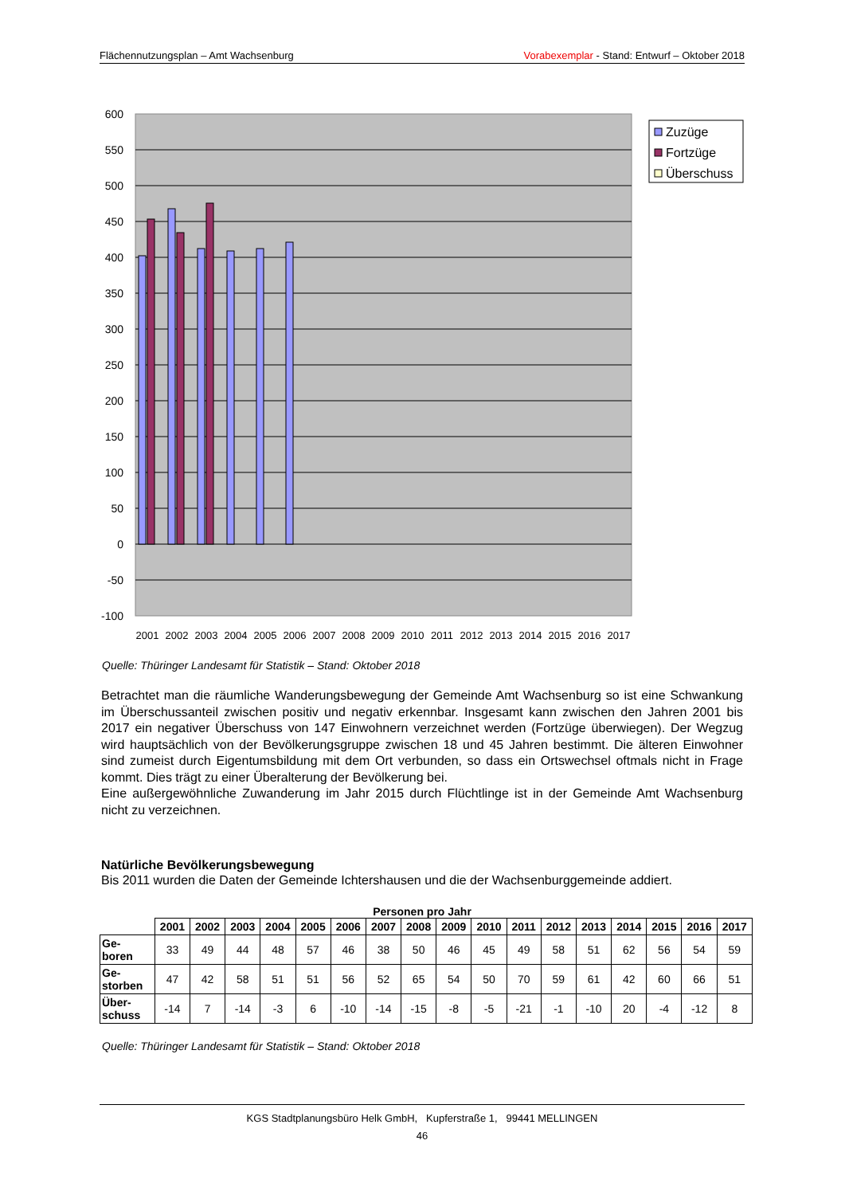Flächennutzungsplan – Amt Wachsenburg Vorabexemplar - Stand: Entwurf – Oktober 2018
600
550
500
450
400
350
300
250
200
150
100
50
0
-50
-100
2001
2002
2003
2004
2005
2006
2007
2008
2009
2010
2011
2012
2013
2014
2015
2016
2017
Zuzüge
Fortzüge
Überschuss
Quelle: Thüringer Landesamt für Statistik – Stand: Oktober 2018
Betrachtet man die räumliche Wanderungsbewegung der Gemeinde Amt Wachsenburg so ist eine Schwankung im Überschussanteil zwischen positiv und negativ erkennbar. Insgesamt kann zwischen den Jahren 2001 bis 2017 ein negativer Überschuss von 147 Einwohnern verzeichnet werden (Fortzüge überwiegen). Der Wegzug wird hauptsächlich von der Bevölkerungsgruppe zwischen 18 und 45 Jahren bestimmt. Die älteren Einwohner sind zumeist durch Eigentumsbildung mit dem Ort verbunden, so dass ein Ortswechsel oftmals nicht in Frage kommt. Dies trägt zu einer Überalterung der Bevölkerung bei.
Eine außergewöhnliche Zuwanderung im Jahr 2015 durch Flüchtlinge ist in der Gemeinde Amt Wachsenburg nicht zu verzeichnen.
Natürliche Bevölkerungsbewegung
Bis 2011 wurden die Daten der Gemeinde Ichtershausen und die der Wachsenburggemeinde addiert.
Personen pro Jahr
| | 2001 | 2002 | 2003 | 2004 | 2005 | 2006 | 2007 | 2008 | 2009 | 2010 | 2011 | 2012 | 2013 | 2014 | 2015 | 2016 | 2017 |
| --- | --- | --- | --- | --- | --- | --- | --- | --- | --- | --- | --- | --- | --- | --- | --- | --- | --- |
| Ge- boren | 33 | 49 | 44 | 48 | 57 | 46 | 38 | 50 | 46 | 45 | 49 | 58 | 51 | 62 | 56 | 54 | 59 |
| Ge- storben | 47 | 42 | 58 | 51 | 51 | 56 | 52 | 65 | 54 | 50 | 70 | 59 | 61 | 42 | 60 | 66 | 51 |
| Über- schuss | -14 | 7 | -14 | -3 | 6 | -10 | -14 | -15 | -8 | -5 | -21 | -1 | -10 | 20 | -4 | -12 | 8 |
Quelle: Thüringer Landesamt für Statistik – Stand: Oktober 2018
KGS Stadtplanungsbüro Helk GmbH, Kupferstraße 1, 99441 MELLINGEN
46